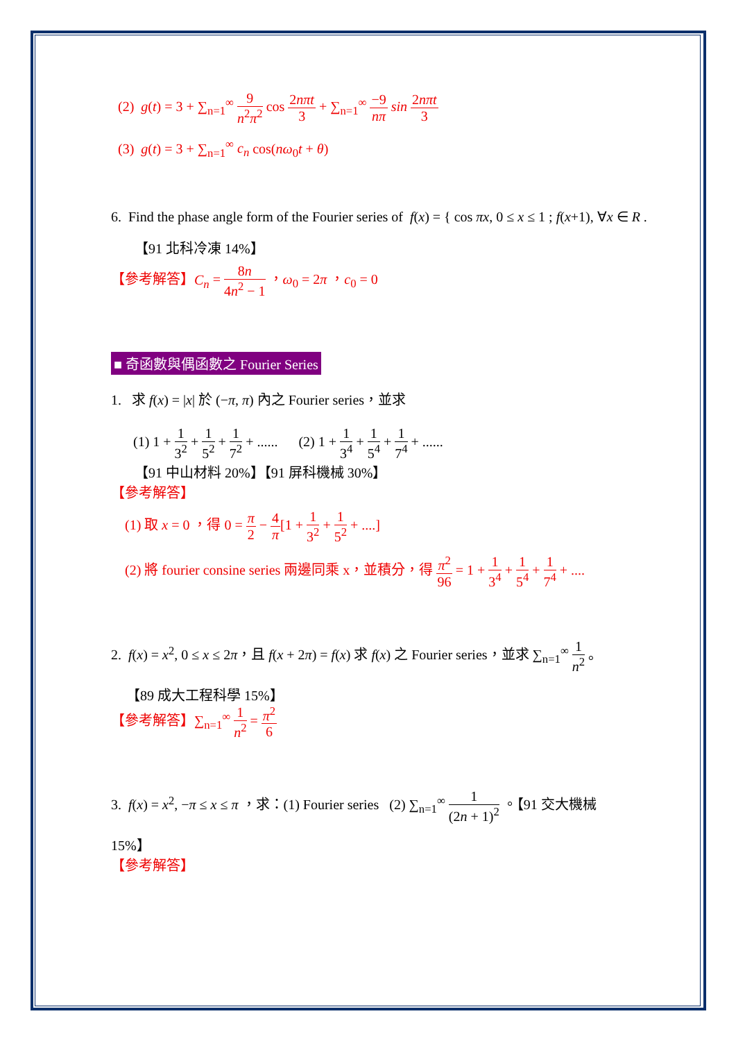(2) g(t) = 3 + ∑<sub>n=1</sub><sup>∞</sup> 9 n<sup>2</sup>π<sup>2</sup> cos 2nπt 3 + ∑<sub>n=1</sub><sup>∞</sup> −9 nπ sin 2nπt 3
(3) g(t) = 3 + ∑<sub>n=1</sub><sup>∞</sup> c<sub>n</sub> cos(nω<sub>0</sub>t + θ)
6. Find the phase angle form of the Fourier series of f(x) = { cos πx, 0 ≤ x ≤ 1 ; f(x+1), ∀x ∈ R .
【91 北科冷凍 14%】
【參考解答】C<sub>n</sub> = 8n 4n<sup>2</sup> − 1 ，ω<sub>0</sub> = 2π ，c<sub>0</sub> = 0
■ 奇函數與偶函數之 Fourier Series
1. 求 f(x) = |x| 於 (−π, π) 內之 Fourier series，並求
(1) 1 + 1 3<sup>2</sup> + 1 5<sup>2</sup> + 1 7<sup>2</sup> + ...... (2) 1 + 1 3<sup>4</sup> + 1 5<sup>4</sup> + 1 7<sup>4</sup> + ......
【91 中山材料 20%】【91 屏科機械 30%】
【參考解答】
(1) 取 x = 0 ，得 0 = π 2 − 4 π[1 + 1 3<sup>2</sup> + 1 5<sup>2</sup> + ....]
(2) 將 fourier consine series 兩邊同乘 x，並積分，得 π<sup>2</sup> 96 = 1 + 1 3<sup>4</sup> + 1 5<sup>4</sup> + 1 7<sup>4</sup> + ....
2. f(x) = x<sup>2</sup>, 0 ≤ x ≤ 2π，且 f(x + 2π) = f(x) 求 f(x) 之 Fourier series，並求 ∑<sub>n=1</sub><sup>∞</sup> 1 n<sup>2</sup> 。
【89 成大工程科學 15%】
【參考解答】∑<sub>n=1</sub><sup>∞</sup> 1 n<sup>2</sup> = π<sup>2</sup> 6
3. f(x) = x<sup>2</sup>, −π ≤ x ≤ π ，求：(1) Fourier series (2) ∑<sub>n=1</sub><sup>∞</sup> 1 (2n + 1)<sup>2</sup> 。【91 交大機械
15%】
【參考解答】